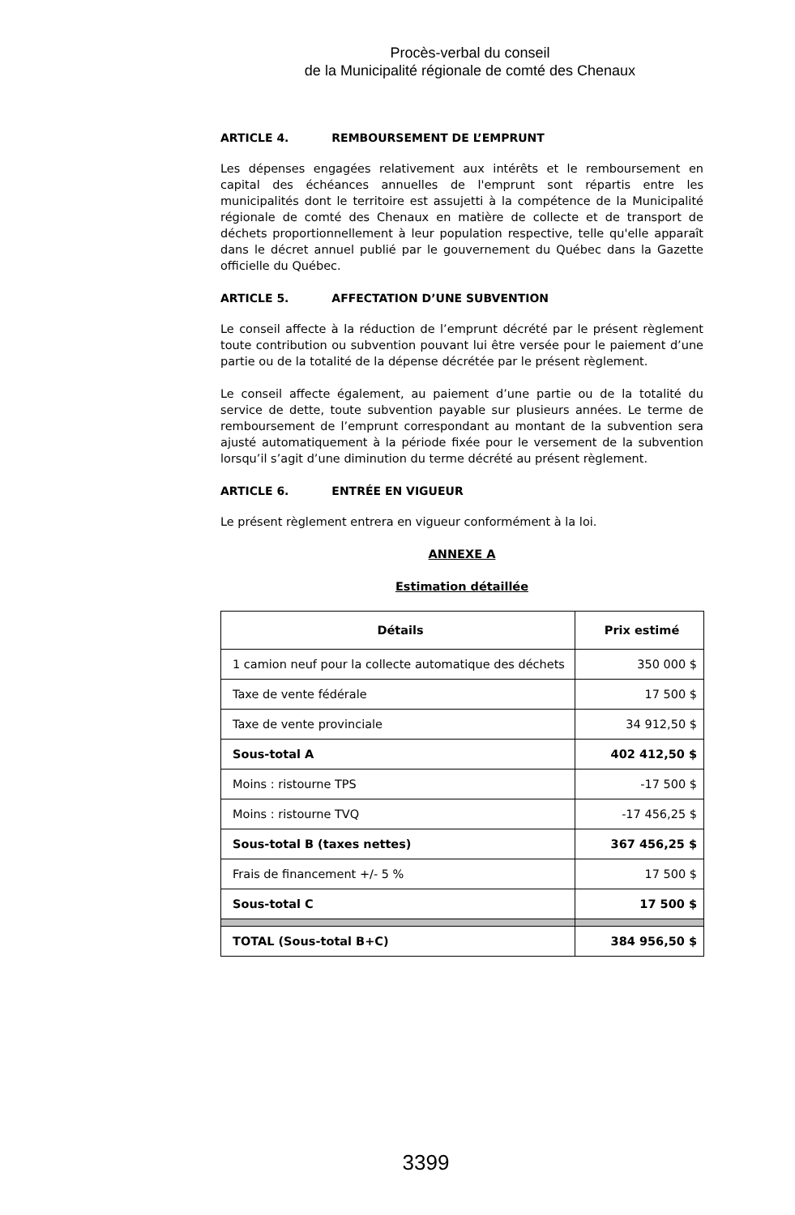Procès-verbal du conseil
de la Municipalité régionale de comté des Chenaux
ARTICLE 4. REMBOURSEMENT DE L’EMPRUNT
Les dépenses engagées relativement aux intérêts et le remboursement en capital des échéances annuelles de l'emprunt sont répartis entre les municipalités dont le territoire est assujetti à la compétence de la Municipalité régionale de comté des Chenaux en matière de collecte et de transport de déchets proportionnellement à leur population respective, telle qu'elle apparaît dans le décret annuel publié par le gouvernement du Québec dans la Gazette officielle du Québec.
ARTICLE 5. AFFECTATION D’UNE SUBVENTION
Le conseil affecte à la réduction de l’emprunt décrété par le présent règlement toute contribution ou subvention pouvant lui être versée pour le paiement d’une partie ou de la totalité de la dépense décrétée par le présent règlement.
Le conseil affecte également, au paiement d’une partie ou de la totalité du service de dette, toute subvention payable sur plusieurs années. Le terme de remboursement de l’emprunt correspondant au montant de la subvention sera ajusté automatiquement à la période fixée pour le versement de la subvention lorsqu’il s’agit d’une diminution du terme décrété au présent règlement.
ARTICLE 6. ENTRÉE EN VIGUEUR
Le présent règlement entrera en vigueur conformément à la loi.
ANNEXE A
Estimation détaillée
| Détails | Prix estimé |
| --- | --- |
| 1 camion neuf pour la collecte automatique des déchets | 350 000 $ |
| Taxe de vente fédérale | 17 500 $ |
| Taxe de vente provinciale | 34 912,50 $ |
| Sous-total A | 402 412,50 $ |
| Moins : ristourne TPS | -17 500 $ |
| Moins : ristourne TVQ | -17 456,25 $ |
| Sous-total B (taxes nettes) | 367 456,25 $ |
| Frais de financement +/- 5 % | 17 500 $ |
| Sous-total C | 17 500 $ |
| TOTAL (Sous-total B+C) | 384 956,50 $ |
3399